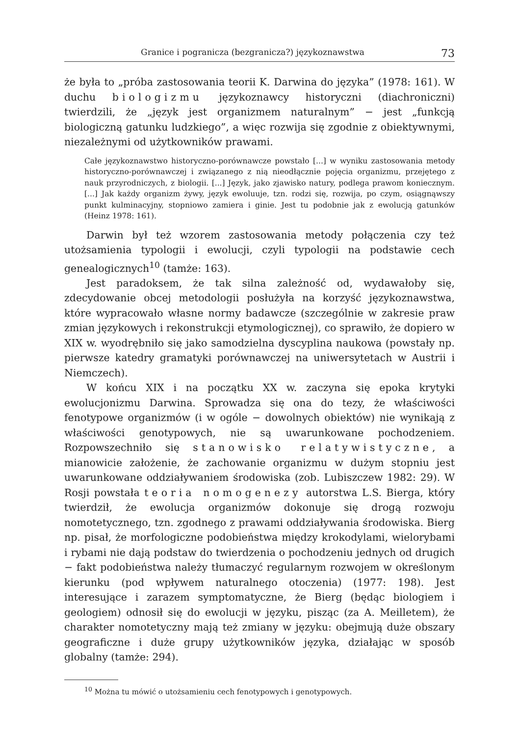Granice i pogranicza (bezgranicza?) językoznawstwa 73
że była to „próba zastosowania teorii K. Darwina do języka” (1978: 161). W duchu biologizmu językoznawcy historyczni (diachroniczni) twierdzili, że „język jest organizmem naturalnym” − jest „funkcją biologiczną gatunku ludzkiego”, a więc rozwija się zgodnie z obiektywnymi, niezależnymi od użytkowników prawami.
Całe językoznawstwo historyczno-porównawcze powstało [...] w wyniku zastosowania metody historyczno-porównawczej i związanego z nią nieodłącznie pojęcia organizmu, przejętego z nauk przyrodniczych, z biologii. [...] Język, jako zjawisko natury, podlega prawom koniecznym. [...] Jak każdy organizm żywy, język ewoluuje, tzn. rodzi się, rozwija, po czym, osiągnąwszy punkt kulminacyjny, stopniowo zamiera i ginie. Jest tu podobnie jak z ewolucją gatunków (Heinz 1978: 161).
Darwin był też wzorem zastosowania metody połączenia czy też utożsamienia typologii i ewolucji, czyli typologii na podstawie cech genealogicznych<sup>10</sup> (tamże: 163).
Jest paradoksem, że tak silna zależność od, wydawałoby się, zdecydowanie obcej metodologii posłużyła na korzyść językoznawstwa, które wypracowało własne normy badawcze (szczególnie w zakresie praw zmian językowych i rekonstrukcji etymologicznej), co sprawiło, że dopiero w XIX w. wyodrębniło się jako samodzielna dyscyplina naukowa (powstały np. pierwsze katedry gramatyki porównawczej na uniwersytetach w Austrii i Niemczech).
W końcu XIX i na początku XX w. zaczyna się epoka krytyki ewolucjonizmu Darwina. Sprowadza się ona do tezy, że właściwości fenotypowe organizmów (i w ogóle − dowolnych obiektów) nie wynikają z właściwości genotypowych, nie są uwarunkowane pochodzeniem. Rozpowszechniło się stanowisko relatywistyczne, a mianowicie założenie, że zachowanie organizmu w dużym stopniu jest uwarunkowane oddziaływaniem środowiska (zob. Lubiszczew 1982: 29). W Rosji powstała teoria nomogenezy autorstwa L.S. Bierga, który twierdził, że ewolucja organizmów dokonuje się drogą rozwoju nomotetycznego, tzn. zgodnego z prawami oddziaływania środowiska. Bierg np. pisał, że morfologiczne podobieństwa między krokodylami, wielorybami i rybami nie dają podstaw do twierdzenia o pochodzeniu jednych od drugich − fakt podobieństwa należy tłumaczyć regularnym rozwojem w określonym kierunku (pod wpływem naturalnego otoczenia) (1977: 198). Jest interesujące i zarazem symptomatyczne, że Bierg (będąc biologiem i geologiem) odnosił się do ewolucji w języku, pisząc (za A. Meilletem), że charakter nomotetyczny mają też zmiany w języku: obejmują duże obszary geograficzne i duże grupy użytkowników języka, działając w sposób globalny (tamże: 294).
<sup>10</sup> Można tu mówić o utożsamieniu cech fenotypowych i genotypowych.